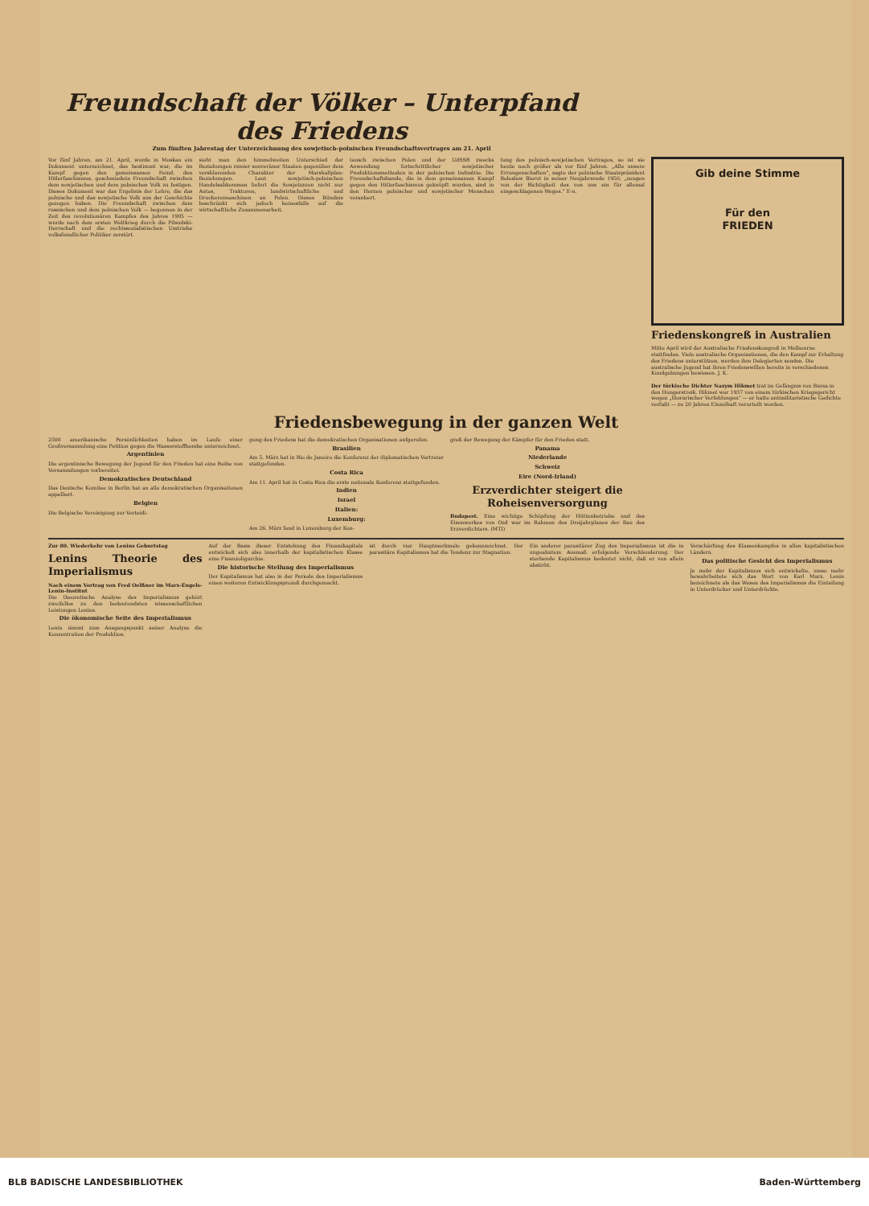Freundschaft der Völker – Unterpfand des Friedens
Zum fünften Jahrestag der Unterzeichnung des sowjetisch-polnischen Freundschaftsvertrages am 21. April
Vor fünf Jahren, am 21. April, wurde in Moskau ein Dokument unterzeichnet, das bestimmt war, die im Kampf gegen den gemeinsamen Feind, den Hitlerfaschismus, geschmiedete Freundschaft zwischen dem sowjetischen und dem polnischen Volk zu festigen. Dieses Dokument war das Ergebnis der Lehre, die das polnische und das sowjetische Volk aus der Geschichte gezogen haben. Die Freundschaft zwischen dem russischen und dem polnischen Volk — begonnen in der Zeit des revolutionären Kampfes des Jahres 1905 — wurde nach dem ersten Weltkrieg durch die Pilsudski-Herrschaft und die rechtssozialistischen Umtriebe volksfeindlicher Politiker zerstört.
sieht man den himmelweiten Unterschied der Beziehungen zweier souveräner Staaten gegenüber dem versklavenden Charakter der Marshallplan-Beziehungen. Laut sowjetisch-polnischen Handelsabkommen liefert die Sowjetunion nicht nur Autos, Traktoren, landwirtschaftliche und Druckereimaschinen an Polen. Dieses Bündnis beschränkt sich jedoch keinesfalls auf die wirtschaftliche Zusammenarbeit.
tausch zwischen Polen und der UdSSR zwecks Anwendung fortschrittlicher sowjetischer Produktionsmethoden in der polnischen Industrie. Die Freundschaftsbande, die in dem gemeinsamen Kampf gegen den Hitlerfaschismus geknüpft wurden, sind in den Herzen polnischer und sowjetischer Menschen verankert.
tung des polnisch-sowjetischen Vertrages, so ist sie heute noch größer als vor fünf Jahren. „Alle unsere Errungenschaften“, sagte der polnische Staatspräsident Boleslaw Bierut in seiner Neujahrsrede 1950, „zeugen von der Richtigkeit des von uns ein für allemal eingeschlagenen Weges.“ E-n.
Gib deine Stimme
Für den
FRIEDEN
Friedenskongreß in Australien
Mitte April wird der Australische Friedenskongreß in Melbourne stattfinden. Viele australische Organisationen, die den Kampf zur Erhaltung des Friedens unterstützen, werden ihre Delegierten senden. Die australische Jugend hat ihren Friedenswillen bereits in verschiedenen Kundgebungen bewiesen. J. K.
Der türkische Dichter Nazym Hikmet trat im Gefängnis von Bursa in den Hungerstreik. Hikmet war 1937 von einem türkischen Kriegsgericht wegen „literarischer Verfehlungen“ — er hatte antimilitaristische Gedichte verfaßt — zu 20 Jahren Einzelhaft verurteilt worden.
Friedensbewegung in der ganzen Welt
2500 amerikanische Persönlichkeiten haben im Laufe einer Großversammlung eine Petition gegen die Wasserstoffbombe unterzeichnet.
Argentinien
Die argentinische Bewegung der Jugend für den Frieden hat eine Reihe von Versammlungen vorbereitet.
Demokratisches Deutschland
Das Deutsche Komitee in Berlin hat an alle demokratischen Organisationen appelliert.
Belgien
Die Belgische Vereinigung zur Verteidi-
gung des Friedens hat die demokratischen Organisationen aufgerufen.
Brasilien
Am 5. März hat in Rio de Janeiro die Konferenz der diplomatischen Vertreter stattgefunden.
Costa Rica
Am 11. April hat in Costa Rica die erste nationale Konferenz stattgefunden.
Indien
Israel
Italien:
Luxemburg:
Am 26. März fand in Luxemburg der Kon-
greß der Bewegung der Kämpfer für den Frieden statt.
Panama
Niederlande
Schweiz
Eire (Nord-Irland)
Erzverdichter steigert die Roheisenversorgung
Budapest. Eine wichtige Schöpfung der Hüttenbetriebe und des Eisenwerkes von Ozd war im Rahmen des Dreijahrplanes der Bau des Erzverdichters. (MTI)
Zur 80. Wiederkehr von Lenins Geburtstag
Lenins Theorie des Imperialismus
Nach einem Vortrag von Fred Oelßner im Marx-Engels-Lenin-Institut
Die theoretische Analyse des Imperialismus gehört zweifellos zu den bedeutendsten wissenschaftlichen Leistungen Lenins.
Die ökonomische Seite des Imperialismus
Lenin nimmt zum Ausgangspunkt seiner Analyse die Konzentration der Produktion.
Auf der Basis dieser Entstehung des Finanzkapitals entwickelt sich also innerhalb der kapitalistischen Klasse eine Finanzoligarchie.
Die historische Stellung des Imperialismus
Der Kapitalismus hat also in der Periode des Imperialismus einen weiteren Entwicklungsprozeß durchgemacht.
ist durch vier Hauptmerkmale gekennzeichnet. Der parasitäre Kapitalismus hat die Tendenz zur Stagnation.
Ein anderer parasitärer Zug des Imperialismus ist die in ungeahntem Ausmaß erfolgende Verschleuderung. Der sterbende Kapitalismus bedeutet nicht, daß er von allein abstirbt.
Verschärfung des Klassenkampfes in allen kapitalistischen Ländern.
Das politische Gesicht des Imperialismus
Je mehr der Kapitalismus sich entwickelte, umso mehr bewahrheitete sich das Wort von Karl Marx. Lenin bezeichnete als das Wesen des Imperialismus die Einteilung in Unterdrücker und Unterdrückte.
BLB BADISCHE LANDESBIBLIOTHEK Baden-Württemberg